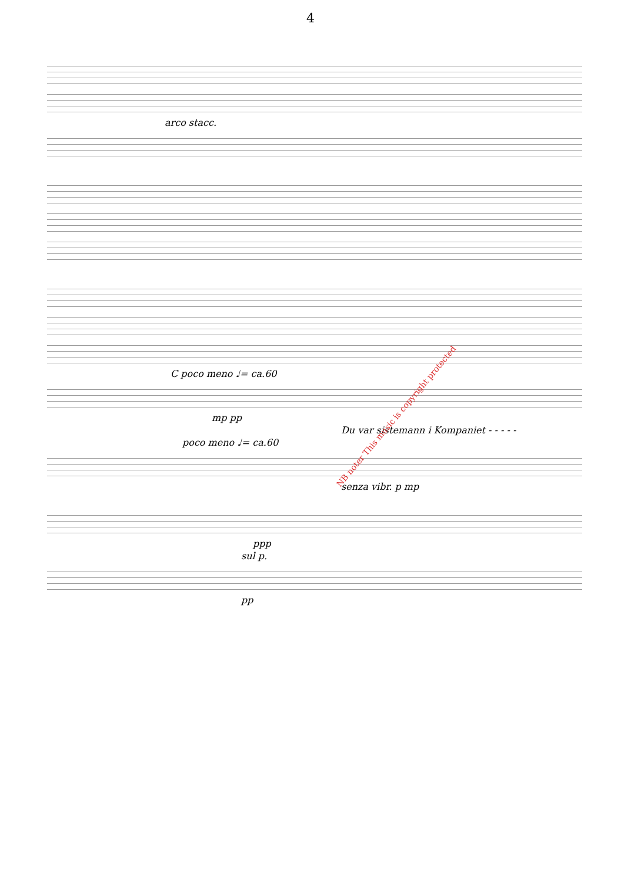4
arco stacc.
C poco meno ♩= ca.60
mp pp
Du var sistemann i Kompaniet - - - - -
poco meno ♩= ca.60
senza vibr. p mp
ppp
sul p.
pp
NB noter This music is copyright protected